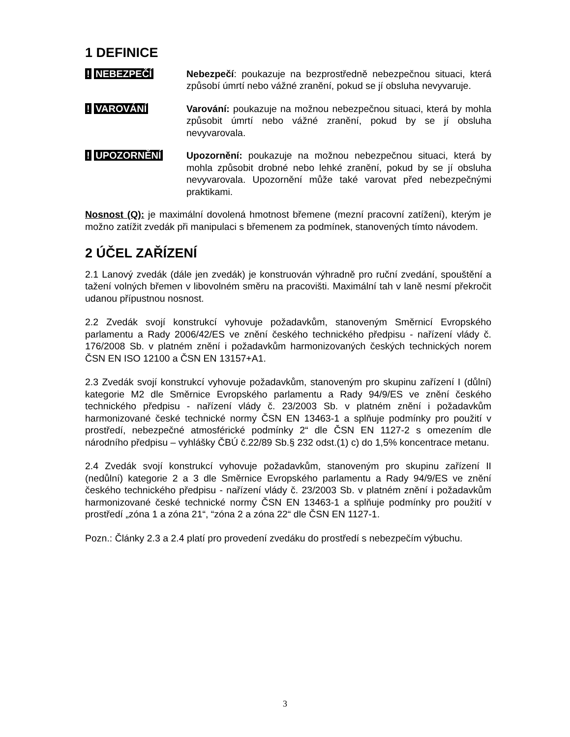1 DEFINICE
! NEBEZPEČÍ Nebezpečí: poukazuje na bezprostředně nebezpečnou situaci, která způsobí úmrtí nebo vážné zranění, pokud se jí obsluha nevyvaruje.
! VAROVÁNÍ Varování: poukazuje na možnou nebezpečnou situaci, která by mohla způsobit úmrtí nebo vážné zranění, pokud by se jí obsluha nevyvarovala.
! UPOZORNĚNÍ Upozornění: poukazuje na možnou nebezpečnou situaci, která by mohla způsobit drobné nebo lehké zranění, pokud by se jí obsluha nevyvarovala. Upozornění může také varovat před nebezpečnými praktikami.
Nosnost (Q): je maximální dovolená hmotnost břemene (mezní pracovní zatížení), kterým je možno zatížit zvedák při manipulaci s břemenem za podmínek, stanovených tímto návodem.
2 ÚČEL ZAŘÍZENÍ
2.1 Lanový zvedák (dále jen zvedák) je konstruován výhradně pro ruční zvedání, spouštění a tažení volných břemen v libovolném směru na pracovišti. Maximální tah v laně nesmí překročit udanou přípustnou nosnost.
2.2 Zvedák svojí konstrukcí vyhovuje požadavkům, stanoveným Směrnicí Evropského parlamentu a Rady 2006/42/ES ve znění českého technického předpisu - nařízení vlády č. 176/2008 Sb. v platném znění i požadavkům harmonizovaných českých technických norem ČSN EN ISO 12100 a ČSN EN 13157+A1.
2.3 Zvedák svojí konstrukcí vyhovuje požadavkům, stanoveným pro skupinu zařízení I (důlní) kategorie M2 dle Směrnice Evropského parlamentu a Rady 94/9/ES ve znění českého technického předpisu - nařízení vlády č. 23/2003 Sb. v platném znění i požadavkům harmonizované české technické normy ČSN EN 13463-1 a splňuje podmínky pro použití v prostředí, nebezpečné atmosférické podmínky 2“ dle ČSN EN 1127-2 s omezením dle národního předpisu – vyhlášky ČBÚ č.22/89 Sb.§ 232 odst.(1) c) do 1,5% koncentrace metanu.
2.4 Zvedák svojí konstrukcí vyhovuje požadavkům, stanoveným pro skupinu zařízení II (nedůlní) kategorie 2 a 3 dle Směrnice Evropského parlamentu a Rady 94/9/ES ve znění českého technického předpisu - nařízení vlády č. 23/2003 Sb. v platném znění i požadavkům harmonizované české technické normy ČSN EN 13463-1 a splňuje podmínky pro použití v prostředí „zóna 1 a zóna 21“, “zóna 2 a zóna 22“ dle ČSN EN 1127-1.
Pozn.: Články 2.3 a 2.4 platí pro provedení zvedáku do prostředí s nebezpečím výbuchu.
3